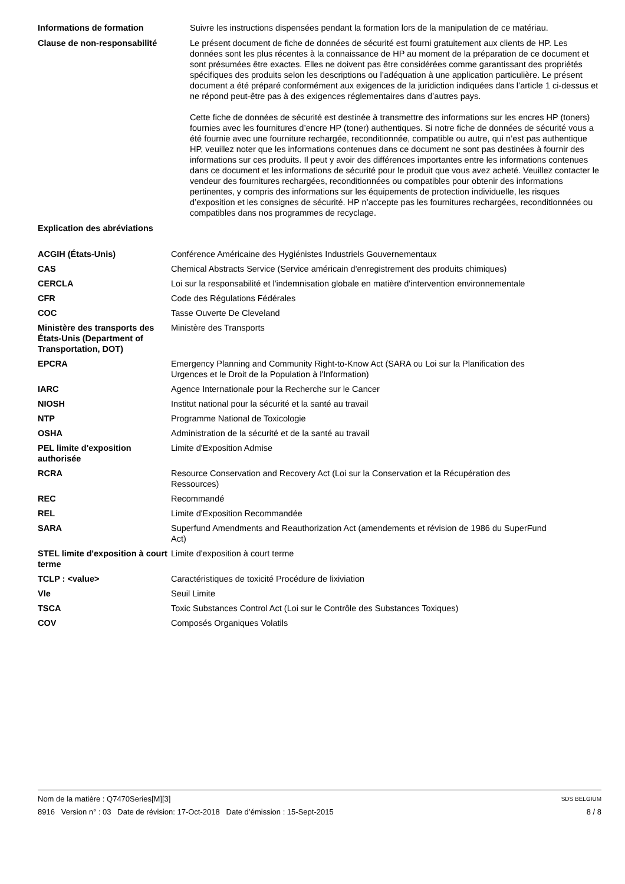Informations de formation Suivre les instructions dispensées pendant la formation lors de la manipulation de ce matériau.
Clause de non-responsabilité Le présent document de fiche de données de sécurité est fourni gratuitement aux clients de HP. Les données sont les plus récentes à la connaissance de HP au moment de la préparation de ce document et sont présumées être exactes. Elles ne doivent pas être considérées comme garantissant des propriétés spécifiques des produits selon les descriptions ou l’adéquation à une application particulière. Le présent document a été préparé conformément aux exigences de la juridiction indiquées dans l’article 1 ci-dessus et ne répond peut-être pas à des exigences réglementaires dans d’autres pays.
Cette fiche de données de sécurité est destinée à transmettre des informations sur les encres HP (toners) fournies avec les fournitures d’encre HP (toner) authentiques. Si notre fiche de données de sécurité vous a été fournie avec une fourniture rechargée, reconditionnée, compatible ou autre, qui n’est pas authentique HP, veuillez noter que les informations contenues dans ce document ne sont pas destinées à fournir des informations sur ces produits. Il peut y avoir des différences importantes entre les informations contenues dans ce document et les informations de sécurité pour le produit que vous avez acheté. Veuillez contacter le vendeur des fournitures rechargées, reconditionnées ou compatibles pour obtenir des informations pertinentes, y compris des informations sur les équipements de protection individuelle, les risques d’exposition et les consignes de sécurité. HP n’accepte pas les fournitures rechargées, reconditionnées ou compatibles dans nos programmes de recyclage.
Explication des abréviations
| ACGIH (États-Unis) | Conférence Américaine des Hygiénistes Industriels Gouvernementaux |
| CAS | Chemical Abstracts Service (Service américain d'enregistrement des produits chimiques) |
| CERCLA | Loi sur la responsabilité et l'indemnisation globale en matière d'intervention environnementale |
| CFR | Code des Régulations Fédérales |
| COC | Tasse Ouverte De Cleveland |
| Ministère des transports des États-Unis (Department of Transportation, DOT) | Ministère des Transports |
| EPCRA | Emergency Planning and Community Right-to-Know Act (SARA ou Loi sur la Planification des Urgences et le Droit de la Population à l'Information) |
| IARC | Agence Internationale pour la Recherche sur le Cancer |
| NIOSH | Institut national pour la sécurité et la santé au travail |
| NTP | Programme National de Toxicologie |
| OSHA | Administration de la sécurité et de la santé au travail |
| PEL limite d'exposition authorisée | Limite d'Exposition Admise |
| RCRA | Resource Conservation and Recovery Act (Loi sur la Conservation et la Récupération des Ressources) |
| REC | Recommandé |
| REL | Limite d'Exposition Recommandée |
| SARA | Superfund Amendments and Reauthorization Act (amendements et révision de 1986 du SuperFund Act) |
| STEL limite d'exposition à court terme | Limite d'exposition à court terme |
| TCLP : <value> | Caractéristiques de toxicité Procédure de lixiviation |
| Vle | Seuil Limite |
| TSCA | Toxic Substances Control Act (Loi sur le Contrôle des Substances Toxiques) |
| COV | Composés Organiques Volatils |
Nom de la matière : Q7470Series[M][3] SDS BELGIUM
8916 Version n° : 03 Date de révision: 17-Oct-2018 Date d’émission : 15-Sept-2015 8 / 8